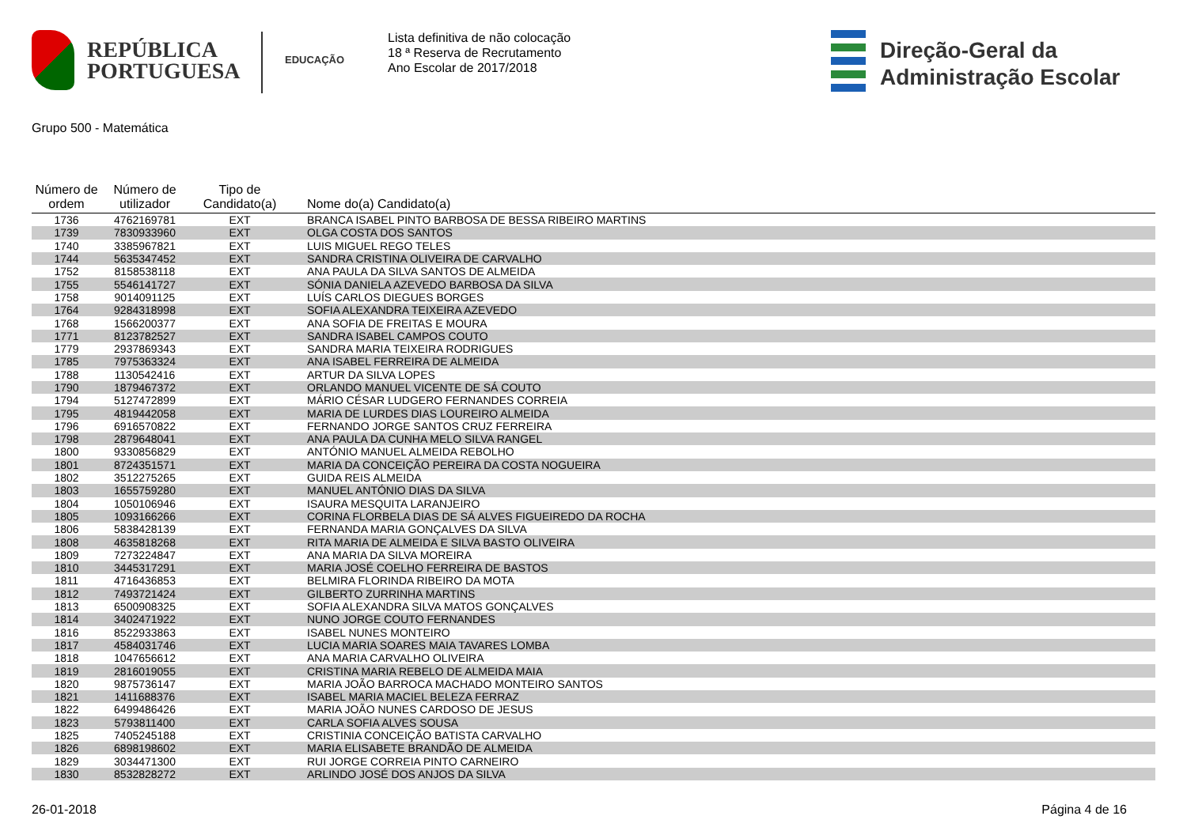REPÚBLICA
PORTUGUESA
EDUCAÇÃO
Lista definitiva de não colocação
18 ª Reserva de Recrutamento
Ano Escolar de 2017/2018
Direção-Geral da
Administração Escolar
Grupo 500 - Matemática
| Número de ordem | Número de utilizador | Tipo de Candidato(a) | Nome do(a) Candidato(a) |
| --- | --- | --- | --- |
| 1736 | 4762169781 | EXT | BRANCA ISABEL PINTO BARBOSA DE BESSA RIBEIRO MARTINS |
| 1739 | 7830933960 | EXT | OLGA COSTA DOS SANTOS |
| 1740 | 3385967821 | EXT | LUIS MIGUEL REGO TELES |
| 1744 | 5635347452 | EXT | SANDRA CRISTINA OLIVEIRA DE CARVALHO |
| 1752 | 8158538118 | EXT | ANA PAULA DA SILVA SANTOS DE ALMEIDA |
| 1755 | 5546141727 | EXT | SÓNIA DANIELA AZEVEDO BARBOSA DA SILVA |
| 1758 | 9014091125 | EXT | LUÍS CARLOS DIEGUES BORGES |
| 1764 | 9284318998 | EXT | SOFIA ALEXANDRA TEIXEIRA AZEVEDO |
| 1768 | 1566200377 | EXT | ANA SOFIA DE FREITAS E MOURA |
| 1771 | 8123782527 | EXT | SANDRA ISABEL CAMPOS COUTO |
| 1779 | 2937869343 | EXT | SANDRA MARIA TEIXEIRA RODRIGUES |
| 1785 | 7975363324 | EXT | ANA ISABEL FERREIRA DE ALMEIDA |
| 1788 | 1130542416 | EXT | ARTUR DA SILVA LOPES |
| 1790 | 1879467372 | EXT | ORLANDO MANUEL VICENTE DE SÁ COUTO |
| 1794 | 5127472899 | EXT | MÁRIO CÉSAR LUDGERO FERNANDES CORREIA |
| 1795 | 4819442058 | EXT | MARIA DE LURDES DIAS LOUREIRO ALMEIDA |
| 1796 | 6916570822 | EXT | FERNANDO JORGE SANTOS CRUZ FERREIRA |
| 1798 | 2879648041 | EXT | ANA PAULA DA CUNHA MELO SILVA RANGEL |
| 1800 | 9330856829 | EXT | ANTÓNIO MANUEL ALMEIDA REBOLHO |
| 1801 | 8724351571 | EXT | MARIA DA CONCEIÇÃO PEREIRA DA COSTA NOGUEIRA |
| 1802 | 3512275265 | EXT | GUIDA REIS ALMEIDA |
| 1803 | 1655759280 | EXT | MANUEL ANTÓNIO DIAS DA SILVA |
| 1804 | 1050106946 | EXT | ISAURA MESQUITA LARANJEIRO |
| 1805 | 1093166266 | EXT | CORINA FLORBELA DIAS DE SÁ ALVES FIGUEIREDO DA ROCHA |
| 1806 | 5838428139 | EXT | FERNANDA MARIA GONÇALVES DA SILVA |
| 1808 | 4635818268 | EXT | RITA MARIA DE ALMEIDA E SILVA BASTO OLIVEIRA |
| 1809 | 7273224847 | EXT | ANA MARIA DA SILVA MOREIRA |
| 1810 | 3445317291 | EXT | MARIA JOSÉ COELHO FERREIRA DE BASTOS |
| 1811 | 4716436853 | EXT | BELMIRA FLORINDA RIBEIRO DA MOTA |
| 1812 | 7493721424 | EXT | GILBERTO ZURRINHA MARTINS |
| 1813 | 6500908325 | EXT | SOFIA ALEXANDRA SILVA MATOS GONÇALVES |
| 1814 | 3402471922 | EXT | NUNO JORGE COUTO FERNANDES |
| 1816 | 8522933863 | EXT | ISABEL NUNES MONTEIRO |
| 1817 | 4584031746 | EXT | LUCIA MARIA SOARES MAIA TAVARES LOMBA |
| 1818 | 1047656612 | EXT | ANA MARIA CARVALHO OLIVEIRA |
| 1819 | 2816019055 | EXT | CRISTINA MARIA REBELO DE ALMEIDA MAIA |
| 1820 | 9875736147 | EXT | MARIA JOÃO BARROCA MACHADO MONTEIRO SANTOS |
| 1821 | 1411688376 | EXT | ISABEL MARIA MACIEL BELEZA FERRAZ |
| 1822 | 6499486426 | EXT | MARIA JOÃO NUNES CARDOSO DE JESUS |
| 1823 | 5793811400 | EXT | CARLA SOFIA ALVES SOUSA |
| 1825 | 7405245188 | EXT | CRISTINIA CONCEIÇÃO BATISTA CARVALHO |
| 1826 | 6898198602 | EXT | MARIA ELISABETE BRANDÃO DE ALMEIDA |
| 1829 | 3034471300 | EXT | RUI JORGE CORREIA PINTO CARNEIRO |
| 1830 | 8532828272 | EXT | ARLINDO JOSÉ DOS ANJOS DA SILVA |
26-01-2018 Página 4 de 16